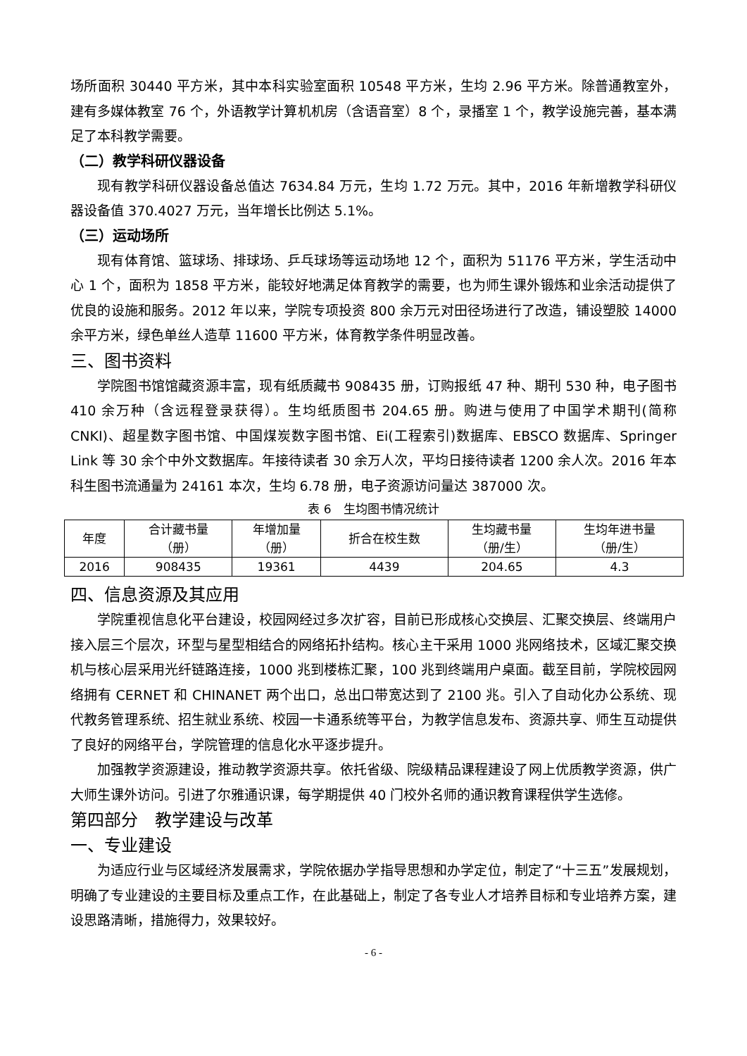场所面积 30440 平方米，其中本科实验室面积 10548 平方米，生均 2.96 平方米。除普通教室外，建有多媒体教室 76 个，外语教学计算机机房（含语音室）8 个，录播室 1 个，教学设施完善，基本满足了本科教学需要。
（二）教学科研仪器设备
现有教学科研仪器设备总值达 7634.84 万元，生均 1.72 万元。其中，2016 年新增教学科研仪器设备值 370.4027 万元，当年增长比例达 5.1%。
（三）运动场所
现有体育馆、篮球场、排球场、乒乓球场等运动场地 12 个，面积为 51176 平方米，学生活动中心 1 个，面积为 1858 平方米，能较好地满足体育教学的需要，也为师生课外锻炼和业余活动提供了优良的设施和服务。2012 年以来，学院专项投资 800 余万元对田径场进行了改造，铺设塑胶 14000 余平方米，绿色单丝人造草 11600 平方米，体育教学条件明显改善。
三、图书资料
学院图书馆馆藏资源丰富，现有纸质藏书 908435 册，订购报纸 47 种、期刊 530 种，电子图书 410 余万种（含远程登录获得）。生均纸质图书 204.65 册。购进与使用了中国学术期刊(简称 CNKI)、超星数字图书馆、中国煤炭数字图书馆、Ei(工程索引)数据库、EBSCO 数据库、Springer Link 等 30 余个中外文数据库。年接待读者 30 余万人次，平均日接待读者 1200 余人次。2016 年本科生图书流通量为 24161 本次，生均 6.78 册，电子资源访问量达 387000 次。
表 6　生均图书情况统计
| 年度 | 合计藏书量 （册） | 年增加量 （册） | 折合在校生数 | 生均藏书量 （册/生） | 生均年进书量 （册/生） |
| --- | --- | --- | --- | --- | --- |
| 2016 | 908435 | 19361 | 4439 | 204.65 | 4.3 |
四、信息资源及其应用
学院重视信息化平台建设，校园网经过多次扩容，目前已形成核心交换层、汇聚交换层、终端用户接入层三个层次，环型与星型相结合的网络拓扑结构。核心主干采用 1000 兆网络技术，区域汇聚交换机与核心层采用光纤链路连接，1000 兆到楼栋汇聚，100 兆到终端用户桌面。截至目前，学院校园网络拥有 CERNET 和 CHINANET 两个出口，总出口带宽达到了 2100 兆。引入了自动化办公系统、现代教务管理系统、招生就业系统、校园一卡通系统等平台，为教学信息发布、资源共享、师生互动提供了良好的网络平台，学院管理的信息化水平逐步提升。
加强教学资源建设，推动教学资源共享。依托省级、院级精品课程建设了网上优质教学资源，供广大师生课外访问。引进了尔雅通识课，每学期提供 40 门校外名师的通识教育课程供学生选修。
第四部分　教学建设与改革
一、专业建设
为适应行业与区域经济发展需求，学院依据办学指导思想和办学定位，制定了“十三五”发展规划，明确了专业建设的主要目标及重点工作，在此基础上，制定了各专业人才培养目标和专业培养方案，建设思路清晰，措施得力，效果较好。
- 6 -